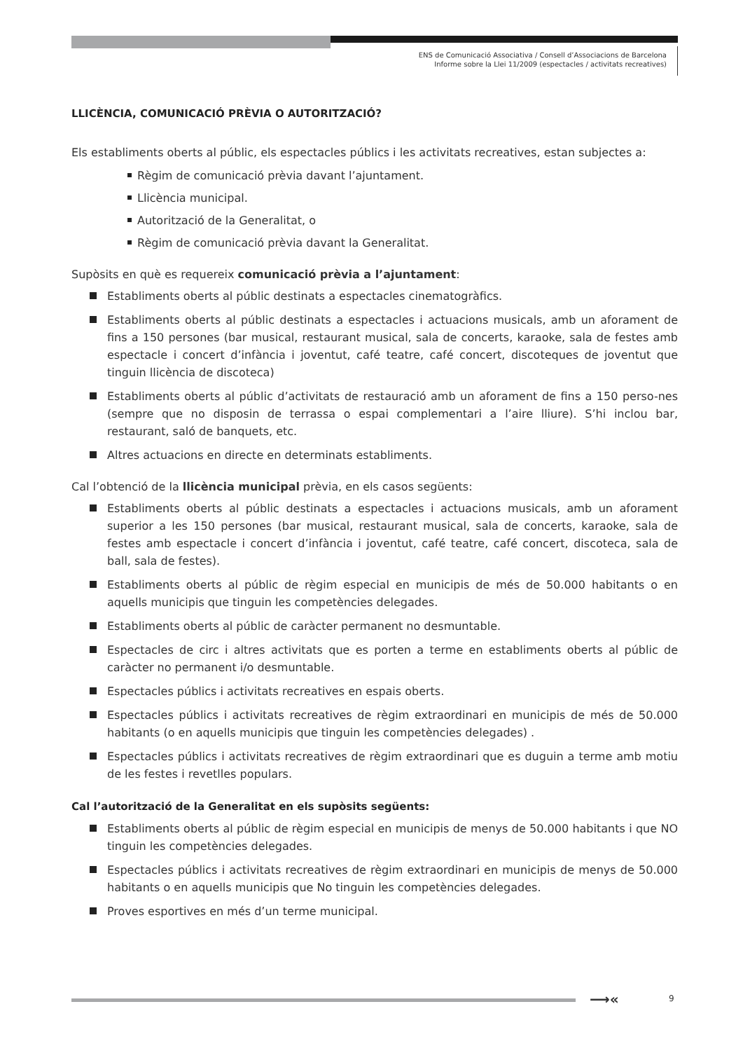ENS de Comunicació Associativa / Consell d’Associacions de Barcelona
Informe sobre la Llei 11/2009 (espectacles / activitats recreatives)
LLICÈNCIA, COMUNICACIÓ PRÈVIA O AUTORITZACIÓ?
Els establiments oberts al públic, els espectacles públics i les activitats recreatives, estan subjectes a:
Règim de comunicació prèvia davant l’ajuntament.
Llicència municipal.
Autorització de la Generalitat, o
Règim de comunicació prèvia davant la Generalitat.
Supòsits en què es requereix comunicació prèvia a l’ajuntament:
Establiments oberts al públic destinats a espectacles cinematogràfics.
Establiments oberts al públic destinats a espectacles i actuacions musicals, amb un aforament de fins a 150 persones (bar musical, restaurant musical, sala de concerts, karaoke, sala de festes amb espectacle i concert d’infància i joventut, café teatre, café concert, discoteques de joventut que tinguin llicència de discoteca)
Establiments oberts al públic d’activitats de restauració amb un aforament de fins a 150 perso-nes (sempre que no disposin de terrassa o espai complementari a l’aire lliure). S’hi inclou bar, restaurant, saló de banquets, etc.
Altres actuacions en directe en determinats establiments.
Cal l’obtenció de la llicència municipal prèvia, en els casos següents:
Establiments oberts al públic destinats a espectacles i actuacions musicals, amb un aforament superior a les 150 persones (bar musical, restaurant musical, sala de concerts, karaoke, sala de festes amb espectacle i concert d’infància i joventut, café teatre, café concert, discoteca, sala de ball, sala de festes).
Establiments oberts al públic de règim especial en municipis de més de 50.000 habitants o en aquells municipis que tinguin les competències delegades.
Establiments oberts al públic de caràcter permanent no desmuntable.
Espectacles de circ i altres activitats que es porten a terme en establiments oberts al públic de caràcter no permanent i/o desmuntable.
Espectacles públics i activitats recreatives en espais oberts.
Espectacles públics i activitats recreatives de règim extraordinari en municipis de més de 50.000 habitants (o en aquells municipis que tinguin les competències delegades) .
Espectacles públics i activitats recreatives de règim extraordinari que es duguin a terme amb motiu de les festes i revetlles populars.
Cal l’autorització de la Generalitat en els supòsits següents:
Establiments oberts al públic de règim especial en municipis de menys de 50.000 habitants i que NO tinguin les competències delegades.
Espectacles públics i activitats recreatives de règim extraordinari en municipis de menys de 50.000 habitants o en aquells municipis que No tinguin les competències delegades.
Proves esportives en més d’un terme municipal.
⟶« 9